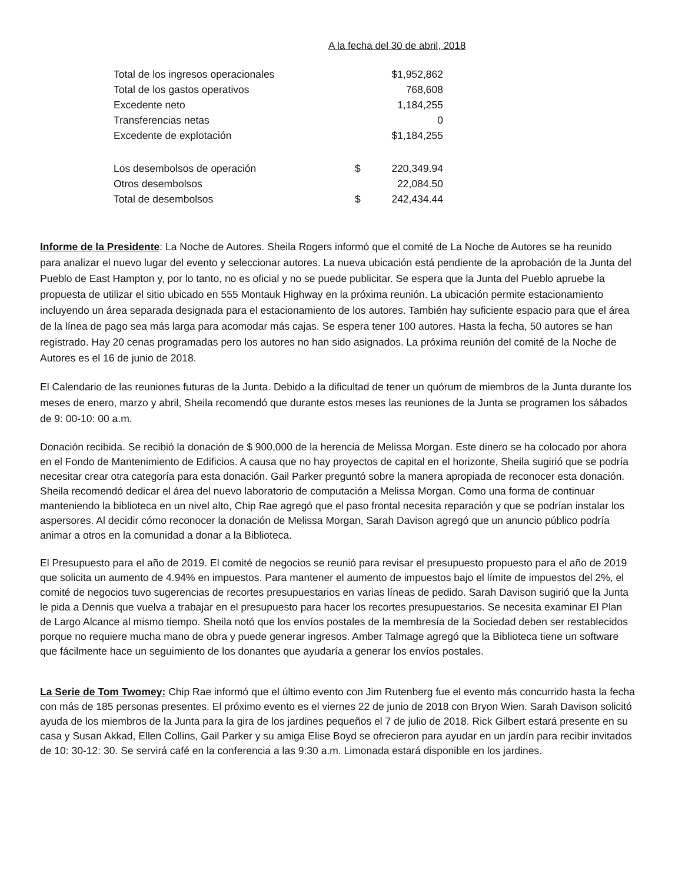A la fecha del 30 de abril, 2018
| Total de los ingresos operacionales | | $1,952,862 |
| Total de los gastos operativos | | 768,608 |
| Excedente neto | | 1,184,255 |
| Transferencias netas | | 0 |
| Excedente de explotación | | $1,184,255 |
| Los desembolsos de operación | $ | 220,349.94 |
| Otros desembolsos | | 22,084.50 |
| Total de desembolsos | $ | 242,434.44 |
Informe de la Presidente: La Noche de Autores. Sheila Rogers informó que el comité de La Noche de Autores se ha reunido para analizar el nuevo lugar del evento y seleccionar autores. La nueva ubicación está pendiente de la aprobación de la Junta del Pueblo de East Hampton y, por lo tanto, no es oficial y no se puede publicitar. Se espera que la Junta del Pueblo apruebe la propuesta de utilizar el sitio ubicado en 555 Montauk Highway en la próxima reunión. La ubicación permite estacionamiento incluyendo un área separada designada para el estacionamiento de los autores. También hay suficiente espacio para que el área de la línea de pago sea más larga para acomodar más cajas. Se espera tener 100 autores. Hasta la fecha, 50 autores se han registrado. Hay 20 cenas programadas pero los autores no han sido asignados. La próxima reunión del comité de la Noche de Autores es el 16 de junio de 2018.
El Calendario de las reuniones futuras de la Junta. Debido a la dificultad de tener un quórum de miembros de la Junta durante los meses de enero, marzo y abril, Sheila recomendó que durante estos meses las reuniones de la Junta se programen los sábados de 9: 00-10: 00 a.m.
Donación recibida. Se recibió la donación de $ 900,000 de la herencia de Melissa Morgan. Este dinero se ha colocado por ahora en el Fondo de Mantenimiento de Edificios. A causa que no hay proyectos de capital en el horizonte, Sheila sugirió que se podría necesitar crear otra categoría para esta donación. Gail Parker preguntó sobre la manera apropiada de reconocer esta donación. Sheila recomendó dedicar el área del nuevo laboratorio de computación a Melissa Morgan. Como una forma de continuar manteniendo la biblioteca en un nivel alto, Chip Rae agregó que el paso frontal necesita reparación y que se podrían instalar los aspersores. Al decidir cómo reconocer la donación de Melissa Morgan, Sarah Davison agregó que un anuncio público podría animar a otros en la comunidad a donar a la Biblioteca.
El Presupuesto para el año de 2019. El comité de negocios se reunió para revisar el presupuesto propuesto para el año de 2019 que solicita un aumento de 4.94% en impuestos. Para mantener el aumento de impuestos bajo el límite de impuestos del 2%, el comité de negocios tuvo sugerencias de recortes presupuestarios en varias líneas de pedido. Sarah Davison sugirió que la Junta le pida a Dennis que vuelva a trabajar en el presupuesto para hacer los recortes presupuestarios. Se necesita examinar El Plan de Largo Alcance al mismo tiempo. Sheila notó que los envíos postales de la membresía de la Sociedad deben ser restablecidos porque no requiere mucha mano de obra y puede generar ingresos. Amber Talmage agregó que la Biblioteca tiene un software que fácilmente hace un seguimiento de los donantes que ayudaría a generar los envíos postales.
La Serie de Tom Twomey: Chip Rae informó que el último evento con Jim Rutenberg fue el evento más concurrido hasta la fecha con más de 185 personas presentes. El próximo evento es el viernes 22 de junio de 2018 con Bryon Wien. Sarah Davison solicitó ayuda de los miembros de la Junta para la gira de los jardines pequeños el 7 de julio de 2018. Rick Gilbert estará presente en su casa y Susan Akkad, Ellen Collins, Gail Parker y su amiga Elise Boyd se ofrecieron para ayudar en un jardín para recibir invitados de 10: 30-12: 30. Se servirá café en la conferencia a las 9:30 a.m. Limonada estará disponible en los jardines.